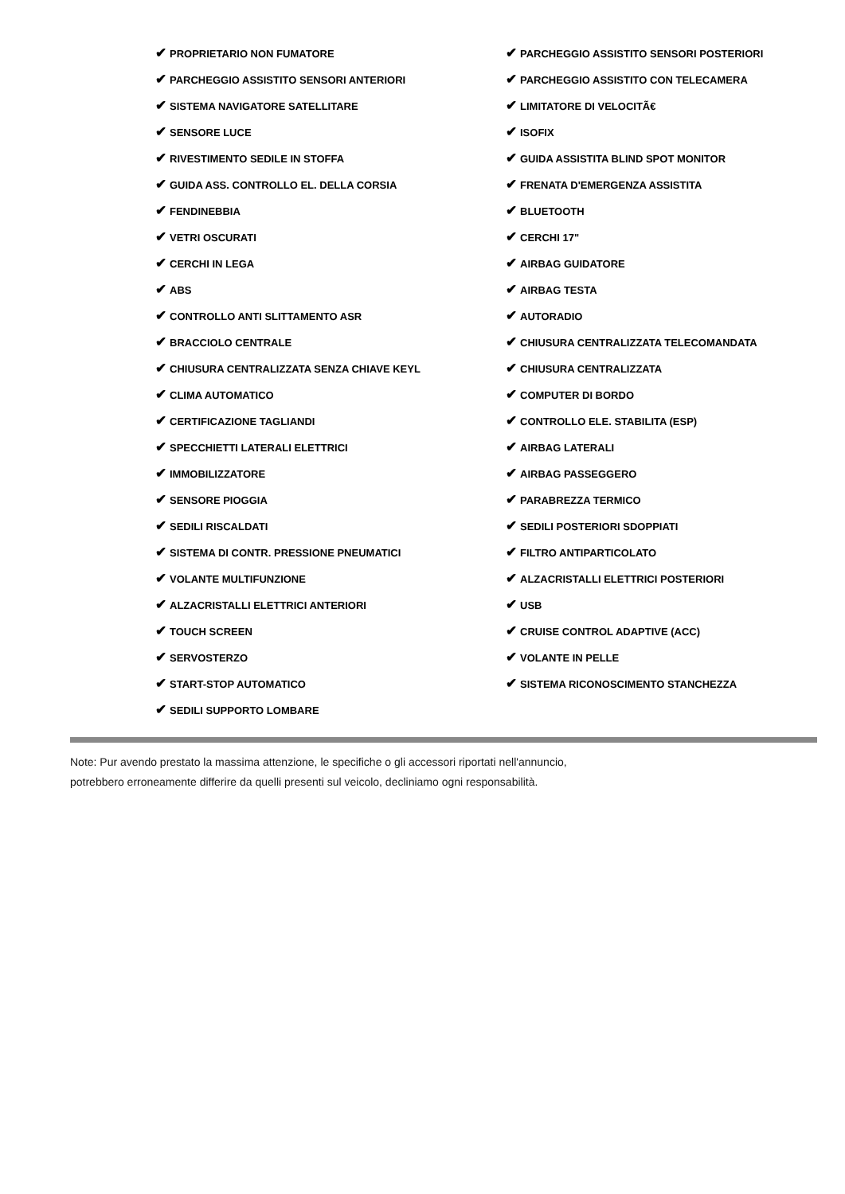| ✔ PROPRIETARIO NON FUMATORE | ✔ PARCHEGGIO ASSISTITO SENSORI POSTERIORI |
| ✔ PARCHEGGIO ASSISTITO SENSORI ANTERIORI | ✔ PARCHEGGIO ASSISTITO CON TELECAMERA |
| ✔ SISTEMA NAVIGATORE SATELLITARE | ✔ LIMITATORE DI VELOCITÃ€ |
| ✔ SENSORE LUCE | ✔ ISOFIX |
| ✔ RIVESTIMENTO SEDILE IN STOFFA | ✔ GUIDA ASSISTITA BLIND SPOT MONITOR |
| ✔ GUIDA ASS. CONTROLLO EL. DELLA CORSIA | ✔ FRENATA D'EMERGENZA ASSISTITA |
| ✔ FENDINEBBIA | ✔ BLUETOOTH |
| ✔ VETRI OSCURATI | ✔ CERCHI 17" |
| ✔ CERCHI IN LEGA | ✔ AIRBAG GUIDATORE |
| ✔ ABS | ✔ AIRBAG TESTA |
| ✔ CONTROLLO ANTI SLITTAMENTO ASR | ✔ AUTORADIO |
| ✔ BRACCIOLO CENTRALE | ✔ CHIUSURA CENTRALIZZATA TELECOMANDATA |
| ✔ CHIUSURA CENTRALIZZATA SENZA CHIAVE KEYL | ✔ CHIUSURA CENTRALIZZATA |
| ✔ CLIMA AUTOMATICO | ✔ COMPUTER DI BORDO |
| ✔ CERTIFICAZIONE TAGLIANDI | ✔ CONTROLLO ELE. STABILITA (ESP) |
| ✔ SPECCHIETTI LATERALI ELETTRICI | ✔ AIRBAG LATERALI |
| ✔ IMMOBILIZZATORE | ✔ AIRBAG PASSEGGERO |
| ✔ SENSORE PIOGGIA | ✔ PARABREZZA TERMICO |
| ✔ SEDILI RISCALDATI | ✔ SEDILI POSTERIORI SDOPPIATI |
| ✔ SISTEMA DI CONTR. PRESSIONE PNEUMATICI | ✔ FILTRO ANTIPARTICOLATO |
| ✔ VOLANTE MULTIFUNZIONE | ✔ ALZACRISTALLI ELETTRICI POSTERIORI |
| ✔ ALZACRISTALLI ELETTRICI ANTERIORI | ✔ USB |
| ✔ TOUCH SCREEN | ✔ CRUISE CONTROL ADAPTIVE (ACC) |
| ✔ SERVOSTERZO | ✔ VOLANTE IN PELLE |
| ✔ START-STOP AUTOMATICO | ✔ SISTEMA RICONOSCIMENTO STANCHEZZA |
| ✔ SEDILI SUPPORTO LOMBARE | |
Note: Pur avendo prestato la massima attenzione, le specifiche o gli accessori riportati nell'annuncio,
potrebbero erroneamente differire da quelli presenti sul veicolo, decliniamo ogni responsabilità.